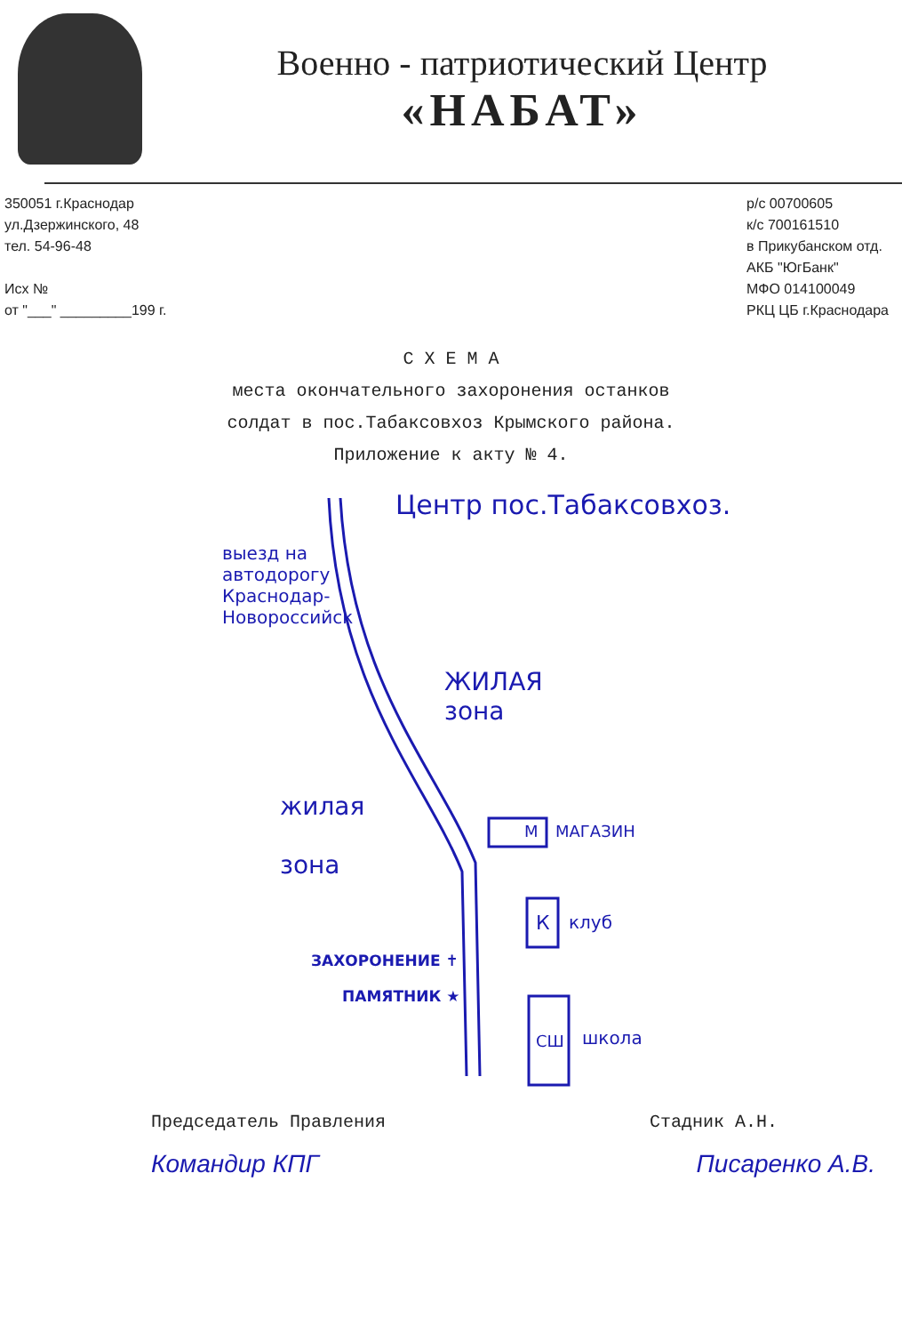Военно - патриотический Центр
«НАБАТ»
350051 г.Краснодар
ул.Дзержинского, 48
тел. 54-96-48
Исх №
от "___" _________199 г.
р/с 00700605
к/с 700161510
в Прикубанском отд.
АКБ "ЮгБанк"
МФО 014100049
РКЦ ЦБ г.Краснодара
С Х Е М А
места окончательного захоронения останков
солдат в пос.Табаксовхоз Крымского района.
Приложение к акту № 4.
Центр пос.Табаксовхоз.
выезд на автодорогу Краснодар-Новороссийск
ЖИЛАЯ
зона
жилая
зона
М МАГАЗИН
К клуб
ЗАХОРОНЕНИЕ ✝
ПАМЯТНИК ★
СШ школа
Председатель Правления Стадник А.Н.
Командир КПГ Писаренко А.В.